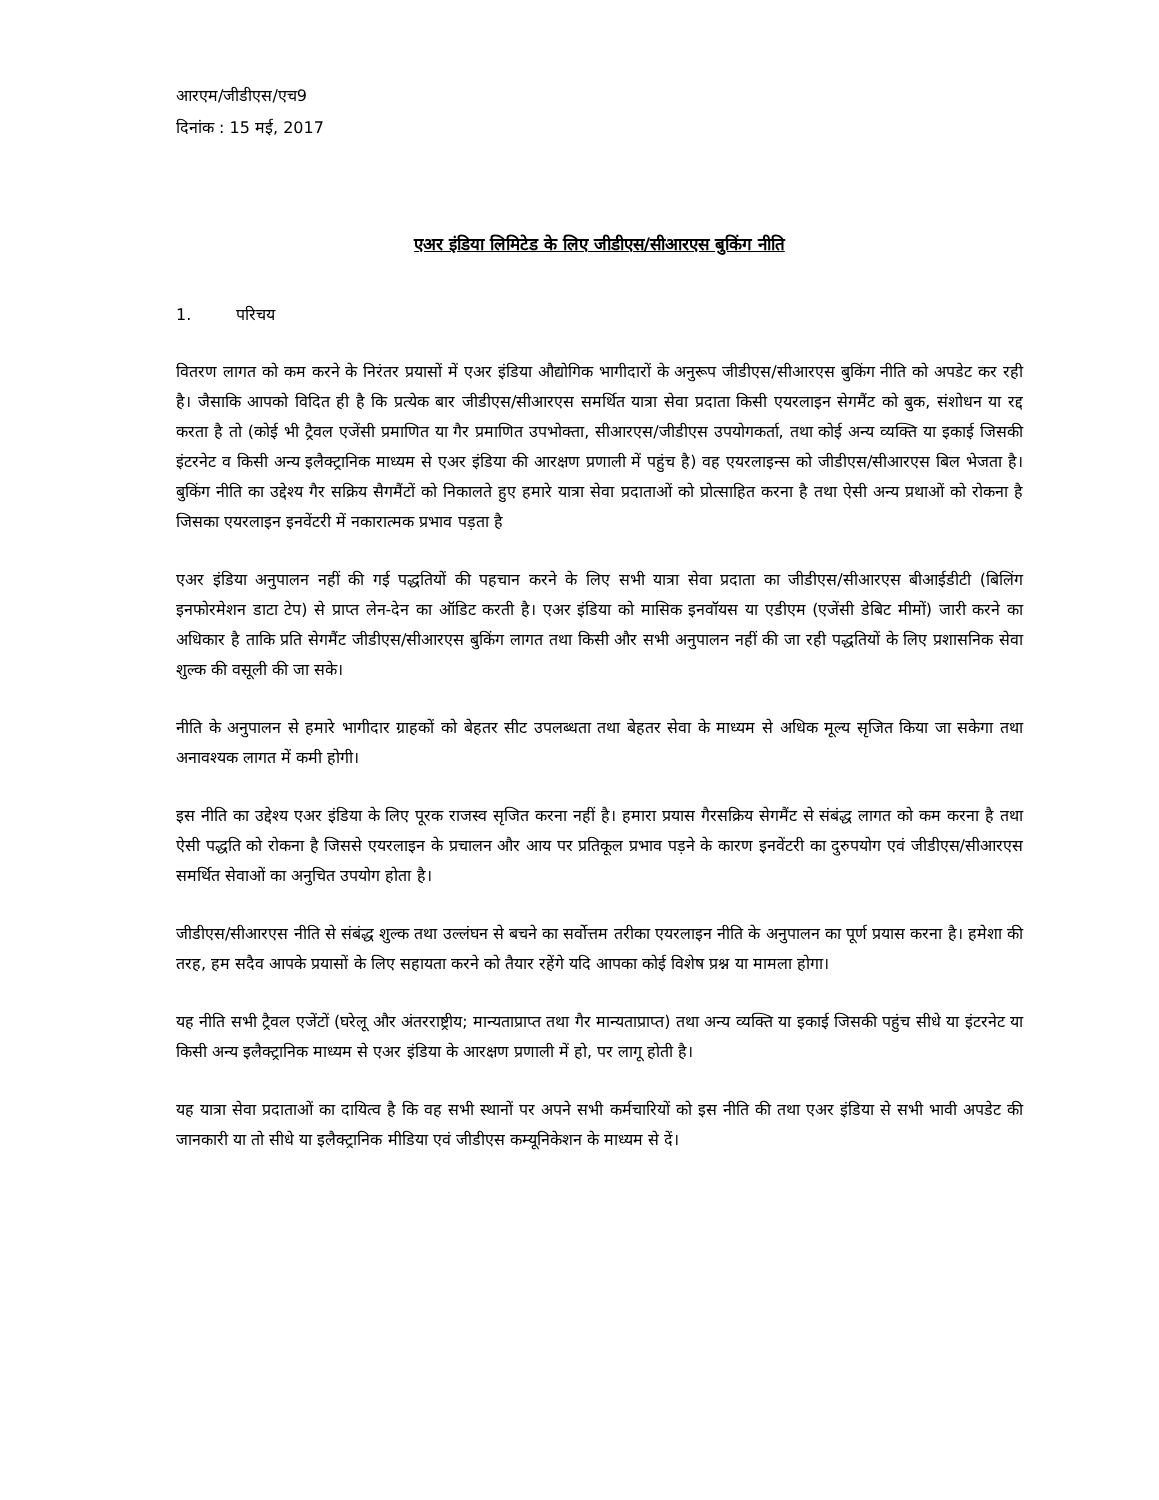आरएम/जीडीएस/एच9
दिनांक : 15 मई, 2017
एअर इंडिया लिमिटेड के लिए जीडीएस/सीआरएस बुकिंग नीति
1. परिचय
वितरण लागत को कम करने के निरंतर प्रयासों में एअर इंडिया औद्योगिक भागीदारों के अनुरूप जीडीएस/सीआरएस बुकिंग नीति को अपडेट कर रही है। जैसाकि आपको विदित ही है कि प्रत्येक बार जीडीएस/सीआरएस समर्थित यात्रा सेवा प्रदाता किसी एयरलाइन सेगमैंट को बुक, संशोधन या रद्द करता है तो (कोई भी ट्रैवल एजेंसी प्रमाणित या गैर प्रमाणित उपभोक्ता, सीआरएस/जीडीएस उपयोगकर्ता, तथा कोई अन्य व्यक्ति या इकाई जिसकी इंटरनेट व किसी अन्य इलैक्ट्रानिक माध्यम से एअर इंडिया की आरक्षण प्रणाली में पहुंच है) वह एयरलाइन्स को जीडीएस/सीआरएस बिल भेजता है। बुकिंग नीति का उद्देश्य गैर सक्रिय सैगमैंटों को निकालते हुए हमारे यात्रा सेवा प्रदाताओं को प्रोत्साहित करना है तथा ऐसी अन्य प्रथाओं को रोकना है जिसका एयरलाइन इनवेंटरी में नकारात्मक प्रभाव पड़ता है
एअर इंडिया अनुपालन नहीं की गई पद्धतियों की पहचान करने के लिए सभी यात्रा सेवा प्रदाता का जीडीएस/सीआरएस बीआईडीटी (बिलिंग इनफोरमेशन डाटा टेप) से प्राप्त लेन-देन का ऑडिट करती है। एअर इंडिया को मासिक इनवॉयस या एडीएम (एजेंसी डेबिट मीमों) जारी करने का अधिकार है ताकि प्रति सेगमैंट जीडीएस/सीआरएस बुकिंग लागत तथा किसी और सभी अनुपालन नहीं की जा रही पद्धतियों के लिए प्रशासनिक सेवा शुल्क की वसूली की जा सके।
नीति के अनुपालन से हमारे भागीदार ग्राहकों को बेहतर सीट उपलब्धता तथा बेहतर सेवा के माध्यम से अधिक मूल्य सृजित किया जा सकेगा तथा अनावश्यक लागत में कमी होगी।
इस नीति का उद्देश्य एअर इंडिया के लिए पूरक राजस्व सृजित करना नहीं है। हमारा प्रयास गैरसक्रिय सेगमैंट से संबंद्ध लागत को कम करना है तथा ऐसी पद्धति को रोकना है जिससे एयरलाइन के प्रचालन और आय पर प्रतिकूल प्रभाव पड़ने के कारण इनवेंटरी का दुरुपयोग एवं जीडीएस/सीआरएस समर्थित सेवाओं का अनुचित उपयोग होता है।
जीडीएस/सीआरएस नीति से संबंद्ध शुल्क तथा उल्लंघन से बचने का सर्वोत्तम तरीका एयरलाइन नीति के अनुपालन का पूर्ण प्रयास करना है। हमेशा की तरह, हम सदैव आपके प्रयासों के लिए सहायता करने को तैयार रहेंगे यदि आपका कोई विशेष प्रश्न या मामला होगा।
यह नीति सभी ट्रैवल एजेंटों (घरेलू और अंतरराष्ट्रीय; मान्यताप्राप्त तथा गैर मान्यताप्राप्त) तथा अन्य व्यक्ति या इकाई जिसकी पहुंच सीधे या इंटरनेट या किसी अन्य इलैक्ट्रानिक माध्यम से एअर इंडिया के आरक्षण प्रणाली में हो, पर लागू होती है।
यह यात्रा सेवा प्रदाताओं का दायित्व है कि वह सभी स्थानों पर अपने सभी कर्मचारियों को इस नीति की तथा एअर इंडिया से सभी भावी अपडेट की जानकारी या तो सीधे या इलैक्ट्रानिक मीडिया एवं जीडीएस कम्यूनिकेशन के माध्यम से दें।